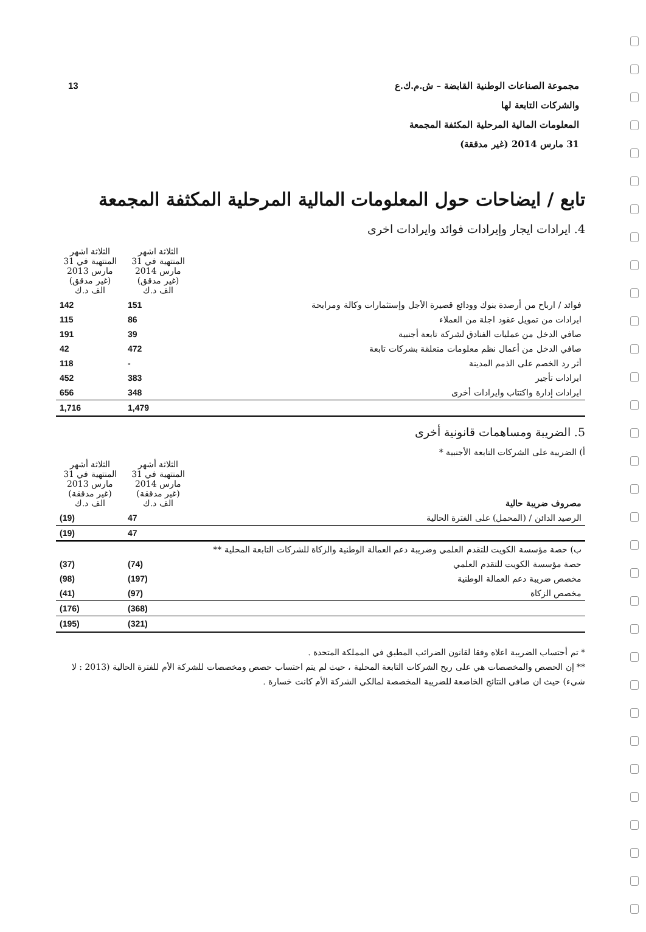13 مجموعة الصناعات الوطنية القابضة – ش.م.ك.ع
والشركات التابعة لها
المعلومات المالية المرحلية المكثفة المجمعة
31 مارس 2014 (غير مدققة)
تابع / ايضاحات حول المعلومات المالية المرحلية المكثفة المجمعة
4. ايرادات ايجار وإيرادات فوائد وايرادات اخرى
| | الثلاثة اشهر المنتهية في 31 مارس 2014 (غير مدقق) الف د.ك | الثلاثة اشهر المنتهية في 31 مارس 2013 (غير مدقق) الف د.ك |
| فوائد / ارباح من أرصدة بنوك وودائع قصيرة الأجل وإستثمارات وكالة ومرابحة | 151 | 142 |
| ايرادات من تمويل عقود اجلة من العملاء | 86 | 115 |
| صافي الدخل من عمليات الفنادق لشركة تابعة أجنبية | 39 | 191 |
| صافي الدخل من أعمال نظم معلومات متعلقة بشركات تابعة | 472 | 42 |
| أثر رد الخصم على الذمم المدينة | - | 118 |
| ايرادات تأجير | 383 | 452 |
| ايرادات إدارة واكتتاب وايرادات أخرى | 348 | 656 |
| | 1,479 | 1,716 |
5. الضريبة ومساهمات قانونية أخرى
أ) الضريبة على الشركات التابعة الأجنبية *
| مصروف ضريبة حالية | الثلاثة أشهر المنتهية في 31 مارس 2014 (غير مدققة) الف د.ك | الثلاثة أشهر المنتهية في 31 مارس 2013 (غير مدققة) الف د.ك |
| الرصيد الدائن / (المحمل) على الفترة الحالية | 47 | (19) |
| | 47 | (19) |
| ب) حصة مؤسسة الكويت للتقدم العلمي وضريبة دعم العمالة الوطنية والزكاة للشركات التابعة المحلية ** | | |
| حصة مؤسسة الكويت للتقدم العلمي | (74) | (37) |
| مخصص ضريبة دعم العمالة الوطنية | (197) | (98) |
| مخصص الزكاة | (97) | (41) |
| | (368) | (176) |
| | (321) | (195) |
* تم أحتساب الضريبة اعلاه وفقا لقانون الضرائب المطبق في المملكة المتحدة .
** إن الحصص والمخصصات هي على ربح الشركات التابعة المحلية ، حيث لم يتم احتساب حصص ومخصصات للشركة الأم للفترة الحالية (2013 : لا شيء) حيث ان صافي النتائج الخاضعة للضريبة المخصصة لمالكي الشركة الأم كانت خسارة .